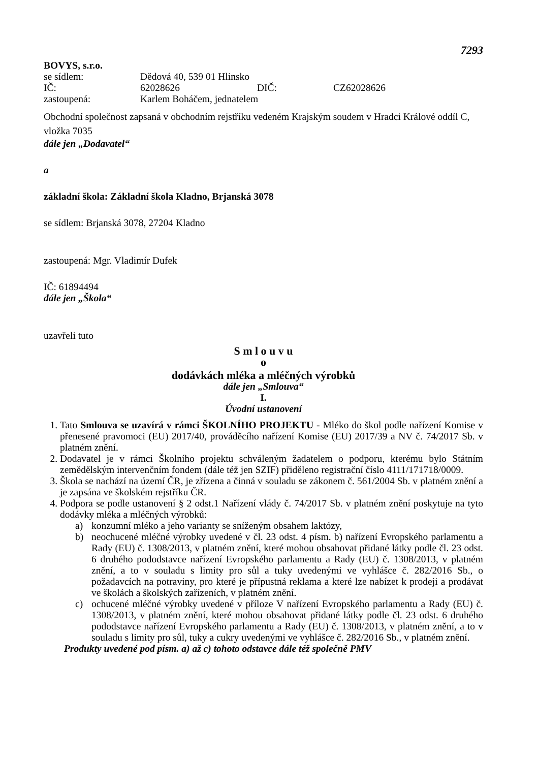7293
BOVYS, s.r.o.
se sídlem: Dědová 40, 539 01 Hlinsko
IČ: 62028626 DIČ: CZ62028626
zastoupená: Karlem Boháčem, jednatelem
Obchodní společnost zapsaná v obchodním rejstříku vedeném Krajským soudem v Hradci Králové oddíl C, vložka 7035
dále jen „Dodavatel“
a
základní škola: Základní škola Kladno, Brjanská 3078
se sídlem: Brjanská 3078, 27204 Kladno
zastoupená: Mgr. Vladimír Dufek
IČ: 61894494
dále jen „Škola“
uzavřeli tuto
S m l o u v u
o
dodávkách mléka a mléčných výrobků
dále jen „Smlouva“
I.
Úvodní ustanovení
1. Tato Smlouva se uzavírá v rámci ŠKOLNÍHO PROJEKTU - Mléko do škol podle nařízení Komise v přenesené pravomoci (EU) 2017/40, prováděcího nařízení Komise (EU) 2017/39 a NV č. 74/2017 Sb. v platném znění.
2. Dodavatel je v rámci Školního projektu schváleným žadatelem o podporu, kterému bylo Státním zemědělským intervenčním fondem (dále též jen SZIF) přiděleno registrační číslo 4111/171718/0009.
3. Škola se nachází na území ČR, je zřízena a činná v souladu se zákonem č. 561/2004 Sb. v platném znění a je zapsána ve školském rejstříku ČR.
4. Podpora se podle ustanovení § 2 odst.1 Nařízení vlády č. 74/2017 Sb. v platném znění poskytuje na tyto dodávky mléka a mléčných výrobků:
a) konzumní mléko a jeho varianty se sníženým obsahem laktózy,
b) neochucené mléčné výrobky uvedené v čl. 23 odst. 4 písm. b) nařízení Evropského parlamentu a Rady (EU) č. 1308/2013, v platném znění, které mohou obsahovat přidané látky podle čl. 23 odst. 6 druhého pododstavce nařízení Evropského parlamentu a Rady (EU) č. 1308/2013, v platném znění, a to v souladu s limity pro sůl a tuky uvedenými ve vyhlášce č. 282/2016 Sb., o požadavcích na potraviny, pro které je přípustná reklama a které lze nabízet k prodeji a prodávat ve školách a školských zařízeních, v platném znění.
c) ochucené mléčné výrobky uvedené v příloze V nařízení Evropského parlamentu a Rady (EU) č. 1308/2013, v platném znění, které mohou obsahovat přidané látky podle čl. 23 odst. 6 druhého pododstavce nařízení Evropského parlamentu a Rady (EU) č. 1308/2013, v platném znění, a to v souladu s limity pro sůl, tuky a cukry uvedenými ve vyhlášce č. 282/2016 Sb., v platném znění.
Produkty uvedené pod písm. a) až c) tohoto odstavce dále též společně PMV